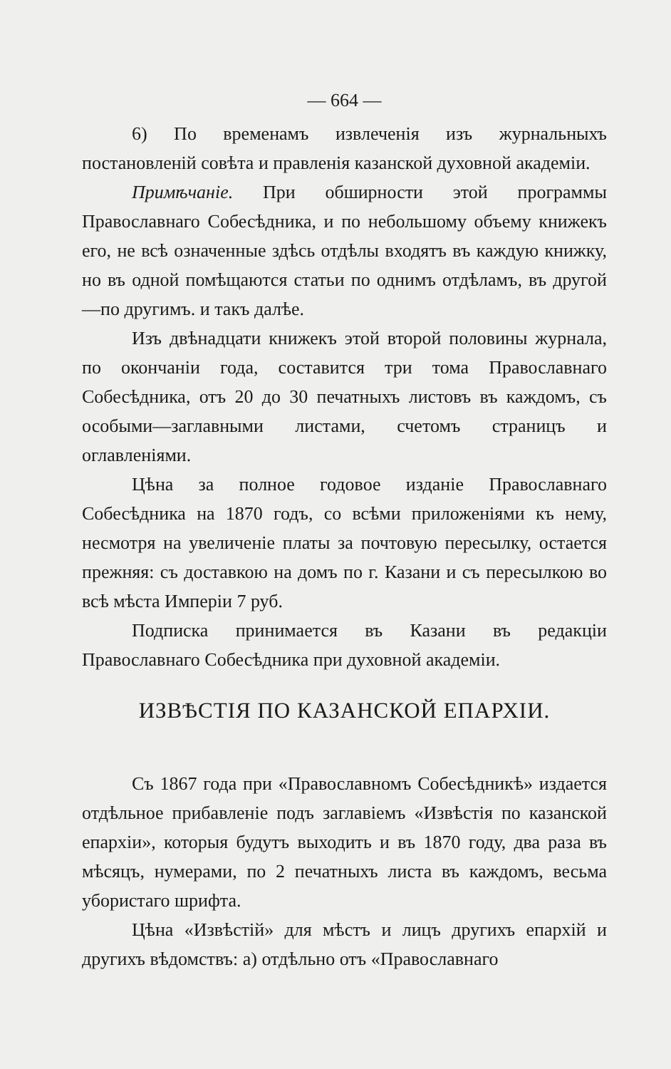— 664 —
6) По временамъ извлеченія изъ журнальныхъ постановленій совѣта и правленія казанской духовной академіи.
Примѣчаніе. При обширности этой программы Православнаго Собесѣдника, и по небольшому объему книжекъ его, не всѣ означенные здѣсь отдѣлы входятъ въ каждую книжку, но въ одной помѣщаются статьи по однимъ отдѣламъ, въ другой—по другимъ. и такъ далѣе.
Изъ двѣнадцати книжекъ этой второй половины журнала, по окончаніи года, составится три тома Православнаго Собесѣдника, отъ 20 до 30 печатныхъ листовъ въ каждомъ, съ особыми—заглавными листами, счетомъ страницъ и оглавленіями.
Цѣна за полное годовое изданіе Православнаго Собесѣдника на 1870 годъ, со всѣми приложеніями къ нему, несмотря на увеличеніе платы за почтовую пересылку, остается прежняя: съ доставкою на домъ по г. Казани и съ пересылкою во всѣ мѣста Имперіи 7 руб.
Подписка принимается въ Казани въ редакціи Православнаго Собесѣдника при духовной академіи.
ИЗВѢСТІЯ ПО КАЗАНСКОЙ ЕПАРХІИ.
Съ 1867 года при «Православномъ Собесѣдникѣ» издается отдѣльное прибавленіе подъ заглавіемъ «Извѣстія по казанской епархіи», которыя будутъ выходить и въ 1870 году, два раза въ мѣсяцъ, нумерами, по 2 печатныхъ листа въ каждомъ, весьма убористаго шрифта.
Цѣна «Извѣстій» для мѣстъ и лицъ другихъ епархій и другихъ вѣдомствъ: а) отдѣльно отъ «Православнаго